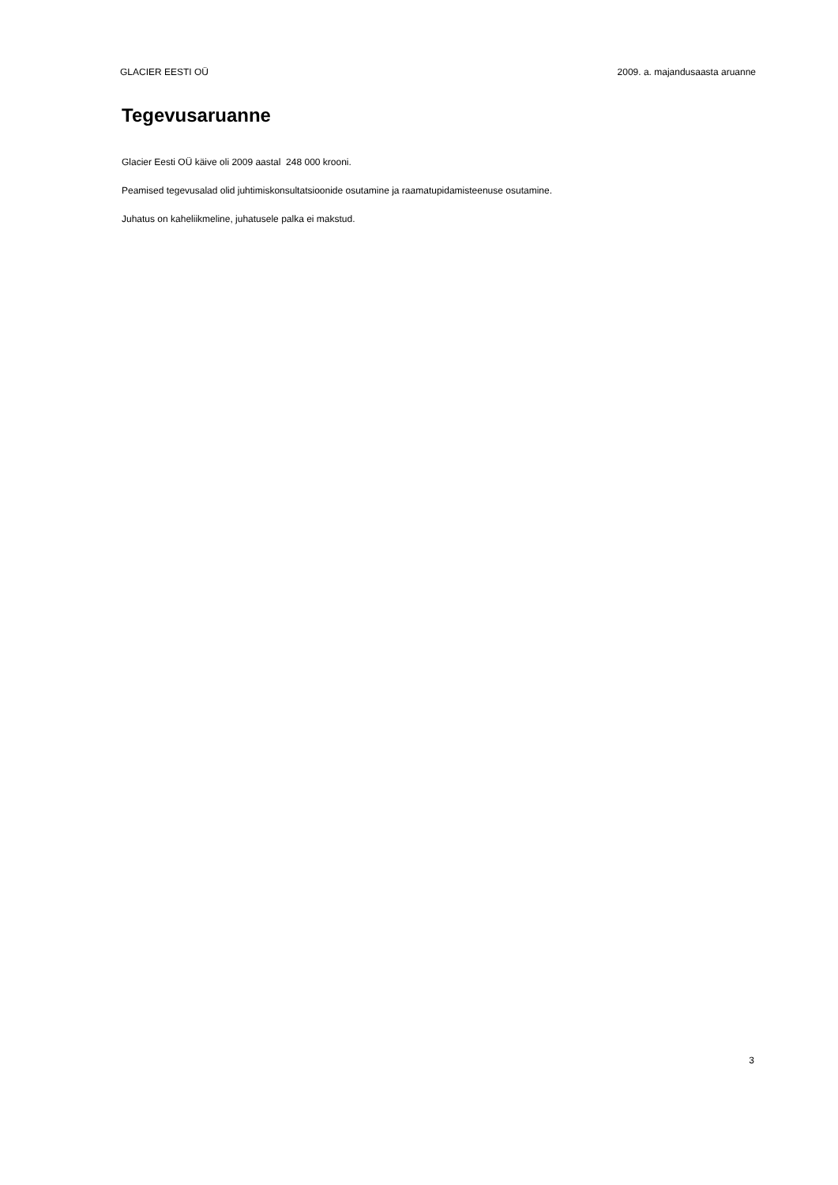GLACIER EESTI OÜ 2009. a. majandusaasta aruanne
Tegevusaruanne
Glacier Eesti OÜ käive oli 2009 aastal 248 000 krooni.
Peamised tegevusalad olid juhtimiskonsultatsioonide osutamine ja raamatupidamisteenuse osutamine.
Juhatus on kaheliikmeline, juhatusele palka ei makstud.
3